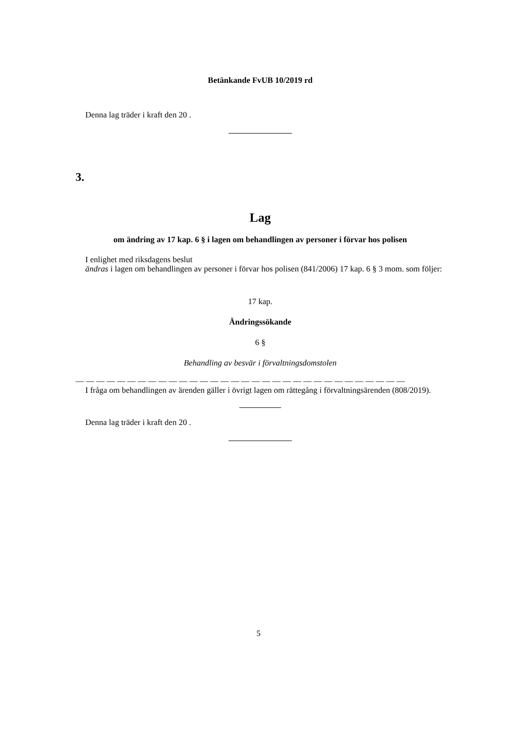Betänkande FvUB 10/2019 rd
Denna lag träder i kraft den 20 .
3.
Lag
om ändring av 17 kap. 6 § i lagen om behandlingen av personer i förvar hos polisen
I enlighet med riksdagens beslut
ändras i lagen om behandlingen av personer i förvar hos polisen (841/2006) 17 kap. 6 § 3 mom. som följer:
17 kap.
Ändringssökande
6 §
Behandling av besvär i förvaltningsdomstolen
— — — — — — — — — — — — — — — — — — — — — — — — — — — — — — — —
I fråga om behandlingen av ärenden gäller i övrigt lagen om rättegång i förvaltningsärenden (808/2019).
Denna lag träder i kraft den 20 .
5